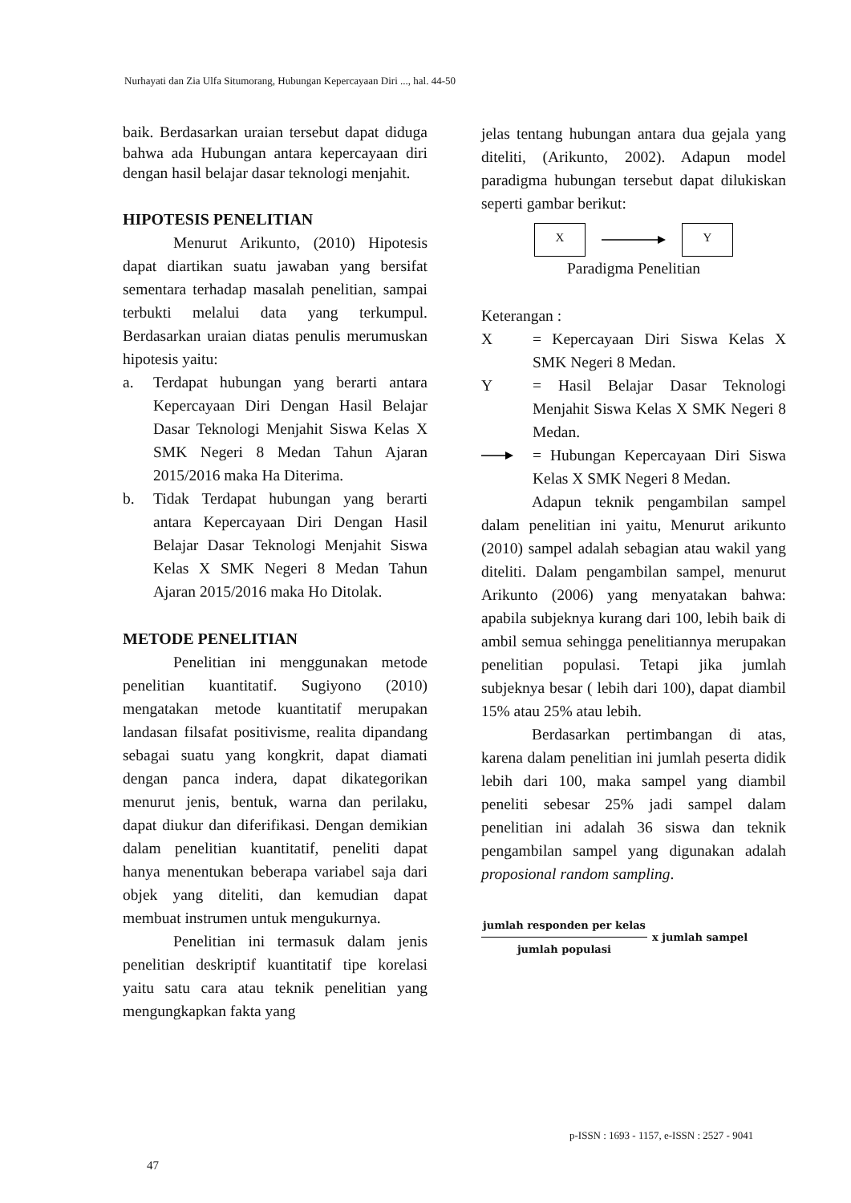Nurhayati dan Zia Ulfa Situmorang, Hubungan Kepercayaan Diri ..., hal. 44-50
baik. Berdasarkan uraian tersebut dapat diduga bahwa ada Hubungan antara kepercayaan diri dengan hasil belajar dasar teknologi menjahit.
HIPOTESIS PENELITIAN
Menurut Arikunto, (2010) Hipotesis dapat diartikan suatu jawaban yang bersifat sementara terhadap masalah penelitian, sampai terbukti melalui data yang terkumpul. Berdasarkan uraian diatas penulis merumuskan hipotesis yaitu:
a. Terdapat hubungan yang berarti antara Kepercayaan Diri Dengan Hasil Belajar Dasar Teknologi Menjahit Siswa Kelas X SMK Negeri 8 Medan Tahun Ajaran 2015/2016 maka Ha Diterima.
b. Tidak Terdapat hubungan yang berarti antara Kepercayaan Diri Dengan Hasil Belajar Dasar Teknologi Menjahit Siswa Kelas X SMK Negeri 8 Medan Tahun Ajaran 2015/2016 maka Ho Ditolak.
METODE PENELITIAN
Penelitian ini menggunakan metode penelitian kuantitatif. Sugiyono (2010) mengatakan metode kuantitatif merupakan landasan filsafat positivisme, realita dipandang sebagai suatu yang kongkrit, dapat diamati dengan panca indera, dapat dikategorikan menurut jenis, bentuk, warna dan perilaku, dapat diukur dan diferifikasi. Dengan demikian dalam penelitian kuantitatif, peneliti dapat hanya menentukan beberapa variabel saja dari objek yang diteliti, dan kemudian dapat membuat instrumen untuk mengukurnya.
Penelitian ini termasuk dalam jenis penelitian deskriptif kuantitatif tipe korelasi yaitu satu cara atau teknik penelitian yang mengungkapkan fakta yang
jelas tentang hubungan antara dua gejala yang diteliti, (Arikunto, 2002). Adapun model paradigma hubungan tersebut dapat dilukiskan seperti gambar berikut:
X Y
Paradigma Penelitian
Keterangan :
X = Kepercayaan Diri Siswa Kelas X SMK Negeri 8 Medan.
Y = Hasil Belajar Dasar Teknologi Menjahit Siswa Kelas X SMK Negeri 8 Medan.
= Hubungan Kepercayaan Diri Siswa Kelas X SMK Negeri 8 Medan.
Adapun teknik pengambilan sampel dalam penelitian ini yaitu, Menurut arikunto (2010) sampel adalah sebagian atau wakil yang diteliti. Dalam pengambilan sampel, menurut Arikunto (2006) yang menyatakan bahwa: apabila subjeknya kurang dari 100, lebih baik di ambil semua sehingga penelitiannya merupakan penelitian populasi. Tetapi jika jumlah subjeknya besar ( lebih dari 100), dapat diambil 15% atau 25% atau lebih.
Berdasarkan pertimbangan di atas, karena dalam penelitian ini jumlah peserta didik lebih dari 100, maka sampel yang diambil peneliti sebesar 25% jadi sampel dalam penelitian ini adalah 36 siswa dan teknik pengambilan sampel yang digunakan adalah proposional random sampling.
jumlah responden per kelas
jumlah populasi
x jumlah sampel
p-ISSN : 1693 - 1157, e-ISSN : 2527 - 9041
47